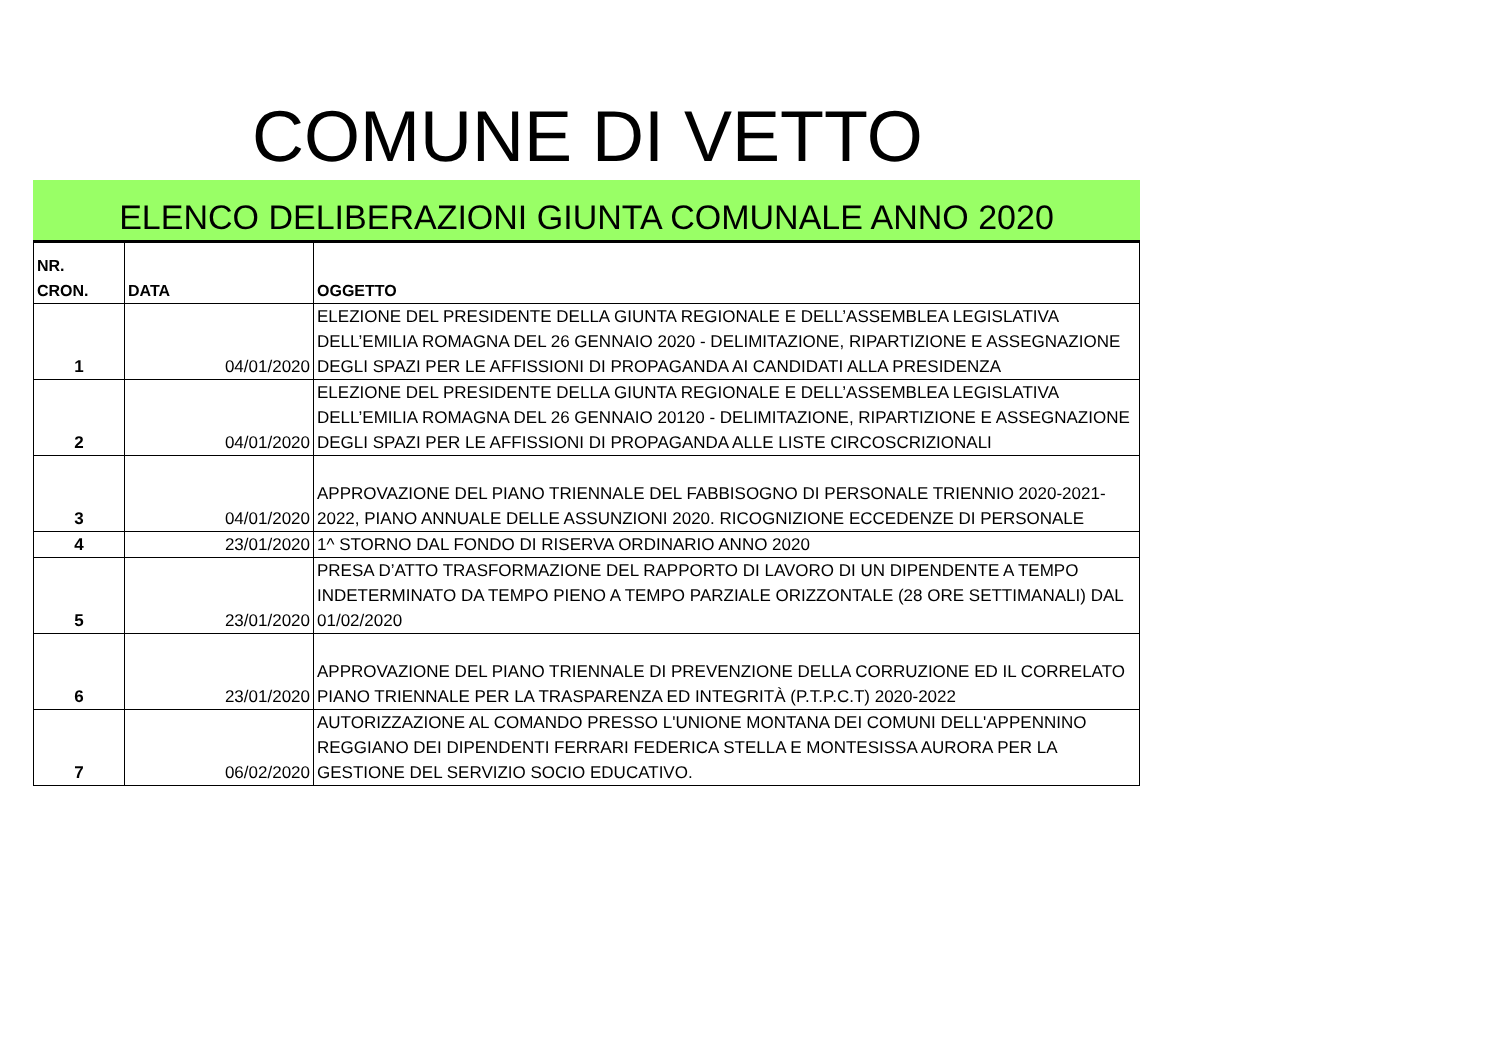COMUNE DI VETTO
ELENCO DELIBERAZIONI GIUNTA COMUNALE ANNO 2020
| NR. CRON. | DATA | OGGETTO |
| --- | --- | --- |
| 1 | 04/01/2020 | ELEZIONE DEL PRESIDENTE DELLA GIUNTA REGIONALE E DELL’ASSEMBLEA LEGISLATIVA DELL’EMILIA ROMAGNA DEL 26 GENNAIO 2020 - DELIMITAZIONE, RIPARTIZIONE E ASSEGNAZIONE DEGLI SPAZI PER LE AFFISSIONI DI PROPAGANDA AI CANDIDATI ALLA PRESIDENZA |
| 2 | 04/01/2020 | ELEZIONE DEL PRESIDENTE DELLA GIUNTA REGIONALE E DELL’ASSEMBLEA LEGISLATIVA DELL’EMILIA ROMAGNA DEL 26 GENNAIO 20120 - DELIMITAZIONE, RIPARTIZIONE E ASSEGNAZIONE DEGLI SPAZI PER LE AFFISSIONI DI PROPAGANDA ALLE LISTE CIRCOSCRIZIONALI |
| 3 | 04/01/2020 | APPROVAZIONE DEL PIANO TRIENNALE DEL FABBISOGNO DI PERSONALE TRIENNIO 2020-2021-2022, PIANO ANNUALE DELLE ASSUNZIONI 2020. RICOGNIZIONE ECCEDENZE DI PERSONALE |
| 4 | 23/01/2020 | 1^ STORNO DAL FONDO DI RISERVA ORDINARIO ANNO 2020 |
| 5 | 23/01/2020 | PRESA D’ATTO TRASFORMAZIONE DEL RAPPORTO DI LAVORO DI UN DIPENDENTE A TEMPO INDETERMINATO DA TEMPO PIENO A TEMPO PARZIALE ORIZZONTALE (28 ORE SETTIMANALI) DAL 01/02/2020 |
| 6 | 23/01/2020 | APPROVAZIONE DEL PIANO TRIENNALE DI PREVENZIONE DELLA CORRUZIONE ED IL CORRELATO PIANO TRIENNALE PER LA TRASPARENZA ED INTEGRITÀ (P.T.P.C.T) 2020-2022 |
| 7 | 06/02/2020 | AUTORIZZAZIONE AL COMANDO PRESSO L'UNIONE MONTANA DEI COMUNI DELL'APPENNINO REGGIANO DEI DIPENDENTI FERRARI FEDERICA STELLA E MONTESISSA AURORA PER LA GESTIONE DEL SERVIZIO SOCIO EDUCATIVO. |